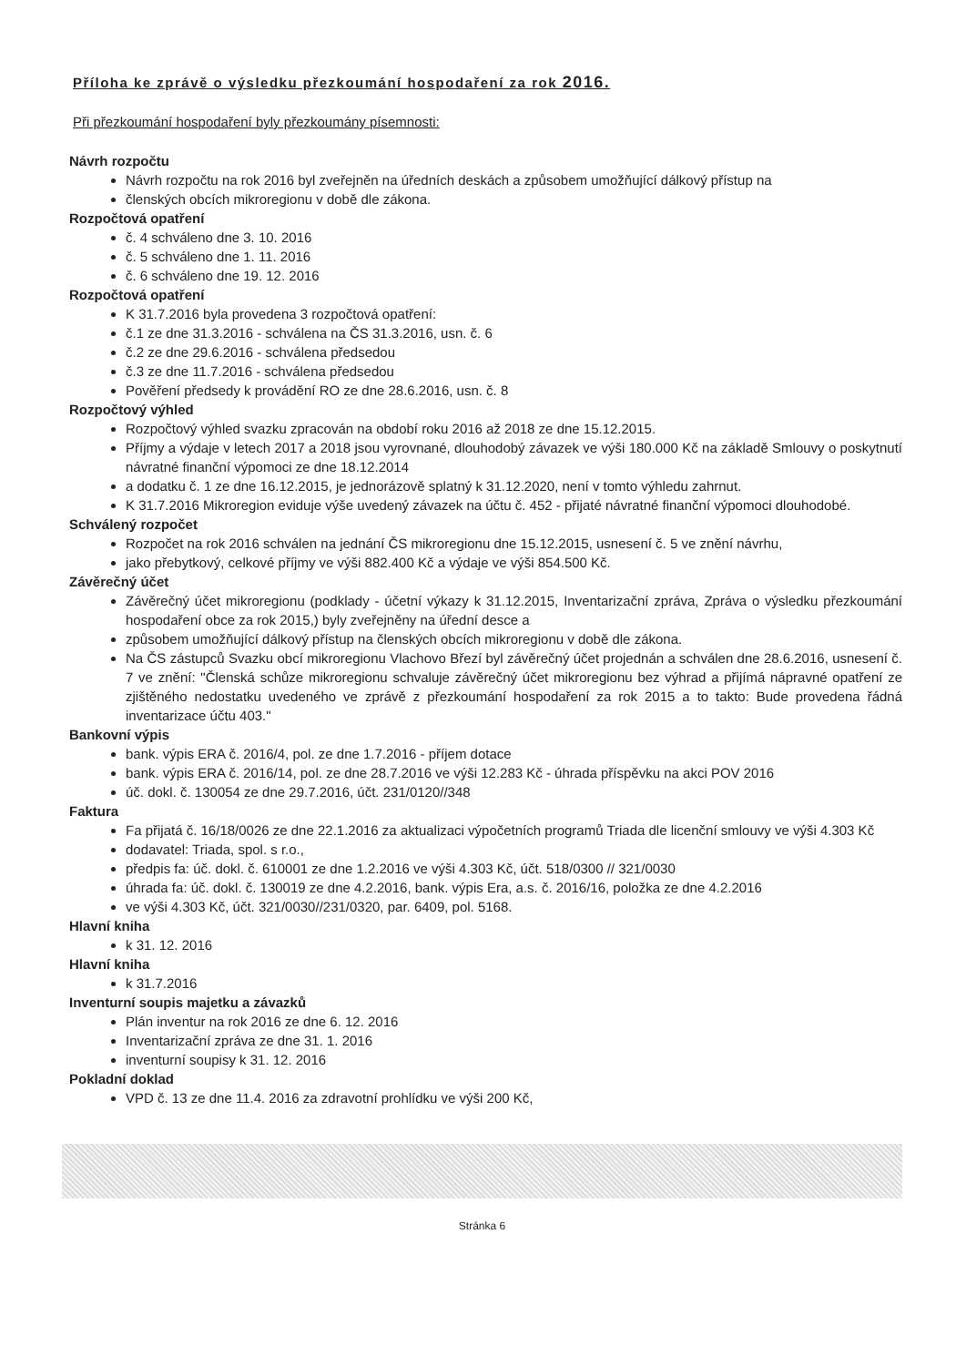Příloha ke zprávě o výsledku přezkoumání hospodaření za rok 2016.
Při přezkoumání hospodaření byly přezkoumány písemnosti:
Návrh rozpočtu
Návrh rozpočtu na rok 2016 byl zveřejněn na úředních deskách a způsobem umožňující dálkový přístup na
členských obcích mikroregionu v době dle zákona.
Rozpočtová opatření
č. 4 schváleno dne 3. 10. 2016
č. 5 schváleno dne 1. 11. 2016
č. 6 schváleno dne 19. 12. 2016
Rozpočtová opatření
K 31.7.2016 byla provedena 3 rozpočtová opatření:
č.1 ze dne 31.3.2016 - schválena na ČS 31.3.2016, usn. č. 6
č.2 ze dne 29.6.2016 - schválena předsedou
č.3 ze dne 11.7.2016 - schválena předsedou
Pověření předsedy k provádění RO ze dne 28.6.2016, usn. č. 8
Rozpočtový výhled
Rozpočtový výhled svazku zpracován na období roku 2016 až 2018 ze dne 15.12.2015.
Příjmy a výdaje v letech 2017 a 2018 jsou vyrovnané, dlouhodobý závazek ve výši 180.000 Kč na základě Smlouvy o poskytnutí návratné finanční výpomoci ze dne 18.12.2014
a dodatku č. 1 ze dne 16.12.2015, je jednorázově splatný k 31.12.2020, není v tomto výhledu zahrnut.
K 31.7.2016 Mikroregion eviduje výše uvedený závazek na účtu č. 452 - přijaté návratné finanční výpomoci dlouhodobé.
Schválený rozpočet
Rozpočet na rok 2016 schválen na jednání ČS mikroregionu dne 15.12.2015, usnesení č. 5 ve znění návrhu,
jako přebytkový, celkové příjmy ve výši 882.400 Kč a výdaje ve výši 854.500 Kč.
Závěrečný účet
Závěrečný účet mikroregionu (podklady - účetní výkazy k 31.12.2015, Inventarizační zpráva, Zpráva o výsledku přezkoumání hospodaření obce za rok 2015,) byly zveřejněny na úřední desce a
způsobem umožňující dálkový přístup na členských obcích mikroregionu v době dle zákona.
Na ČS zástupců Svazku obcí mikroregionu Vlachovo Březí byl závěrečný účet projednán a schválen dne 28.6.2016, usnesení č. 7 ve znění: "Členská schůze mikroregionu schvaluje závěrečný účet mikroregionu bez výhrad a přijímá nápravné opatření ze zjištěného nedostatku uvedeného ve zprávě z přezkoumání hospodaření za rok 2015 a to takto: Bude provedena řádná inventarizace účtu 403."
Bankovní výpis
bank. výpis ERA č. 2016/4, pol. ze dne 1.7.2016 - příjem dotace
bank. výpis ERA č. 2016/14, pol. ze dne 28.7.2016 ve výši 12.283 Kč - úhrada příspěvku na akci POV 2016
úč. dokl. č. 130054 ze dne 29.7.2016, účt. 231/0120//348
Faktura
Fa přijatá č. 16/18/0026 ze dne 22.1.2016 za aktualizaci výpočetních programů Triada dle licenční smlouvy ve výši 4.303 Kč
dodavatel: Triada, spol. s r.o.,
předpis fa: úč. dokl. č. 610001 ze dne 1.2.2016 ve výši 4.303 Kč, účt. 518/0300 // 321/0030
úhrada fa: úč. dokl. č. 130019 ze dne 4.2.2016, bank. výpis Era, a.s. č. 2016/16, položka ze dne 4.2.2016
ve výši 4.303 Kč, účt. 321/0030//231/0320, par. 6409, pol. 5168.
Hlavní kniha
k 31. 12. 2016
Hlavní kniha
k 31.7.2016
Inventurní soupis majetku a závazků
Plán inventur na rok 2016 ze dne 6. 12. 2016
Inventarizační zpráva ze dne 31. 1. 2016
inventurní soupisy k 31. 12. 2016
Pokladní doklad
VPD č. 13 ze dne 11.4. 2016 za zdravotní prohlídku ve výši 200 Kč,
Stránka 6